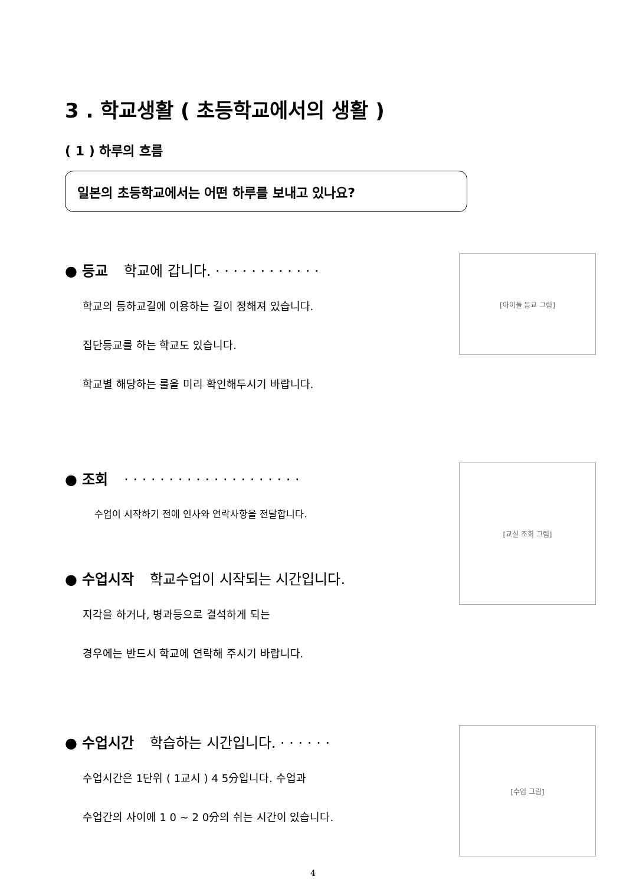3 . 학교생활 ( 초등학교에서의 생활 )
( 1 ) 하루의 흐름
일본의 초등학교에서는 어떤 하루를 보내고 있나요?
● 등교 학교에 갑니다. · · · · · · · · · · · ·
학교의 등하교길에 이용하는 길이 정해져 있습니다.
집단등교를 하는 학교도 있습니다.
학교별 해당하는 룰을 미리 확인해두시기 바랍니다.
[아이들 등교 그림]
● 조회 · · · · · · · · · · · · · · · · · · · ·
수업이 시작하기 전에 인사와 연락사항을 전달합니다.
● 수업시작 학교수업이 시작되는 시간입니다.
지각을 하거나, 병과등으로 결석하게 되는
경우에는 반드시 학교에 연락해 주시기 바랍니다.
[교실 조회 그림]
● 수업시간 학습하는 시간입니다. · · · · · ·
수업시간은 1단위 ( 1교시 ) 4 5分입니다. 수업과
수업간의 사이에 1 0 ~ 2 0分의 쉬는 시간이 있습니다.
[수업 그림]
4